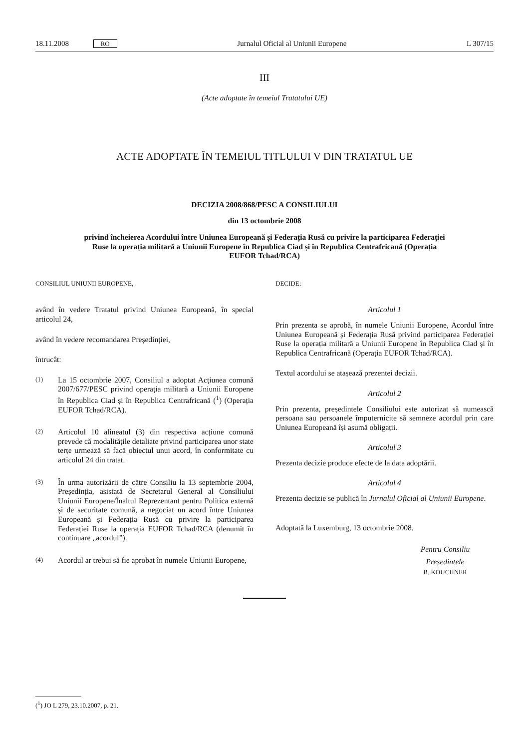18.11.2008 RO Jurnalul Oficial al Uniunii Europene L 307/15
III
(Acte adoptate în temeiul Tratatului UE)
ACTE ADOPTATE ÎN TEMEIUL TITLULUI V DIN TRATATUL UE
DECIZIA 2008/868/PESC A CONSILIULUI
din 13 octombrie 2008
privind încheierea Acordului între Uniunea Europeană și Federația Rusă cu privire la participarea Federației Ruse la operația militară a Uniunii Europene în Republica Ciad și în Republica Centrafricană (Operația EUFOR Tchad/RCA)
CONSILIUL UNIUNII EUROPENE,
având în vedere Tratatul privind Uniunea Europeană, în special articolul 24,
având în vedere recomandarea Președinției,
întrucât:
(1) La 15 octombrie 2007, Consiliul a adoptat Acțiunea comună 2007/677/PESC privind operația militară a Uniunii Europene în Republica Ciad și în Republica Centrafricană (<sup>1</sup>) (Operația EUFOR Tchad/RCA).
(2) Articolul 10 alineatul (3) din respectiva acțiune comună prevede că modalitățile detaliate privind participarea unor state terțe urmează să facă obiectul unui acord, în conformitate cu articolul 24 din tratat.
(3) În urma autorizării de către Consiliu la 13 septembrie 2004, Președinția, asistată de Secretarul General al Consiliului Uniunii Europene/Înaltul Reprezentant pentru Politica externă și de securitate comună, a negociat un acord între Uniunea Europeană și Federația Rusă cu privire la participarea Federației Ruse la operația EUFOR Tchad/RCA (denumit în continuare „acordul”).
(4) Acordul ar trebui să fie aprobat în numele Uniunii Europene,
DECIDE:
Articolul 1
Prin prezenta se aprobă, în numele Uniunii Europene, Acordul între Uniunea Europeană și Federația Rusă privind participarea Federației Ruse la operația militară a Uniunii Europene în Republica Ciad și în Republica Centrafricană (Operația EUFOR Tchad/RCA).
Textul acordului se atașează prezentei decizii.
Articolul 2
Prin prezenta, președintele Consiliului este autorizat să numească persoana sau persoanele împuternicite să semneze acordul prin care Uniunea Europeană își asumă obligații.
Articolul 3
Prezenta decizie produce efecte de la data adoptării.
Articolul 4
Prezenta decizie se publică în Jurnalul Oficial al Uniunii Europene.
Adoptată la Luxemburg, 13 octombrie 2008.
Pentru Consiliu
Președintele
B. KOUCHNER
(<sup>1</sup>) JO L 279, 23.10.2007, p. 21.